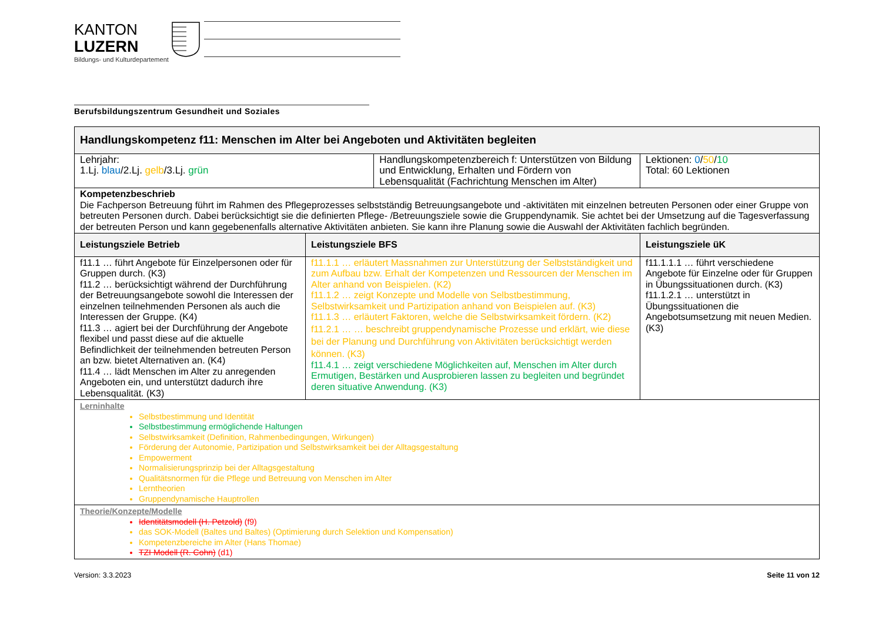KANTON
LUZERN
Bildungs- und Kulturdepartement
Berufsbildungszentrum Gesundheit und Soziales
| Handlungskompetenz f11: Menschen im Alter bei Angeboten und Aktivitäten begleiten | | | | |
| Lehrjahr: 1.Lj. blau /2.Lj. gelb /3.Lj. grün | | Handlungskompetenzbereich f: Unterstützen von Bildung und Entwicklung, Erhalten und Fördern von Lebensqualität (Fachrichtung Menschen im Alter) | | Lektionen: 0 / 50 / 10 Total: 60 Lektionen |
| Kompetenzbeschrieb Die Fachperson Betreuung führt im Rahmen des Pflegeprozesses selbstständig Betreuungsangebote und -aktivitäten mit einzelnen betreuten Personen oder einer Gruppe von betreuten Personen durch. Dabei berücksichtigt sie die definierten Pflege- /Betreuungsziele sowie die Gruppendynamik. Sie achtet bei der Umsetzung auf die Tagesverfassung der betreuten Person und kann gegebenenfalls alternative Aktivitäten anbieten. Sie kann ihre Planung sowie die Auswahl der Aktivitäten fachlich begründen. | | | | |
| Leistungsziele Betrieb | Leistungsziele BFS | | Leistungsziele üK | |
| f11.1 … führt Angebote für Einzelpersonen oder für Gruppen durch. (K3) f11.2 … berücksichtigt während der Durchführung der Betreuungsangebote sowohl die Interessen der einzelnen teilnehmenden Personen als auch die Interessen der Gruppe. (K4) f11.3 … agiert bei der Durchführung der Angebote flexibel und passt diese auf die aktuelle Befindlichkeit der teilnehmenden betreuten Person an bzw. bietet Alternativen an. (K4) f11.4 … lädt Menschen im Alter zu anregenden Angeboten ein, und unterstützt dadurch ihre Lebensqualität. (K3) | f11.1.1 … erläutert Massnahmen zur Unterstützung der Selbstständigkeit und zum Aufbau bzw. Erhalt der Kompetenzen und Ressourcen der Menschen im Alter anhand von Beispielen. (K2) f11.1.2 … zeigt Konzepte und Modelle von Selbstbestimmung, Selbstwirksamkeit und Partizipation anhand von Beispielen auf. (K3) f11.1.3 … erläutert Faktoren, welche die Selbstwirksamkeit fördern. (K2) f11.2.1 … … beschreibt gruppendynamische Prozesse und erklärt, wie diese bei der Planung und Durchführung von Aktivitäten berücksichtigt werden können. (K3) f11.4.1 … zeigt verschiedene Möglichkeiten auf, Menschen im Alter durch Ermutigen, Bestärken und Ausprobieren lassen zu begleiten und begründet deren situative Anwendung. (K3) | | f11.1.1.1 … führt verschiedene Angebote für Einzelne oder für Gruppen in Übungssituationen durch. (K3) f11.1.2.1 … unterstützt in Übungssituationen die Angebotsumsetzung mit neuen Medien. (K3) | |
| Lerninhalte Selbstbestimmung und Identität Selbstbestimmung ermöglichende Haltungen Selbstwirksamkeit (Definition, Rahmenbedingungen, Wirkungen) Förderung der Autonomie, Partizipation und Selbstwirksamkeit bei der Alltagsgestaltung Empowerment Normalisierungsprinzip bei der Alltagsgestaltung Qualitätsnormen für die Pflege und Betreuung von Menschen im Alter Lerntheorien Gruppendynamische Hauptrollen | | | | |
| Theorie/Konzepte/Modelle Identitätsmodell (H. Petzold) (f9) das SOK-Modell (Baltes und Baltes) (Optimierung durch Selektion und Kompensation) Kompetenzbereiche im Alter (Hans Thomae) TZI Modell (R. Cohn) (d1) | | | | |
Version: 3.3.2023 Seite 11 von 12